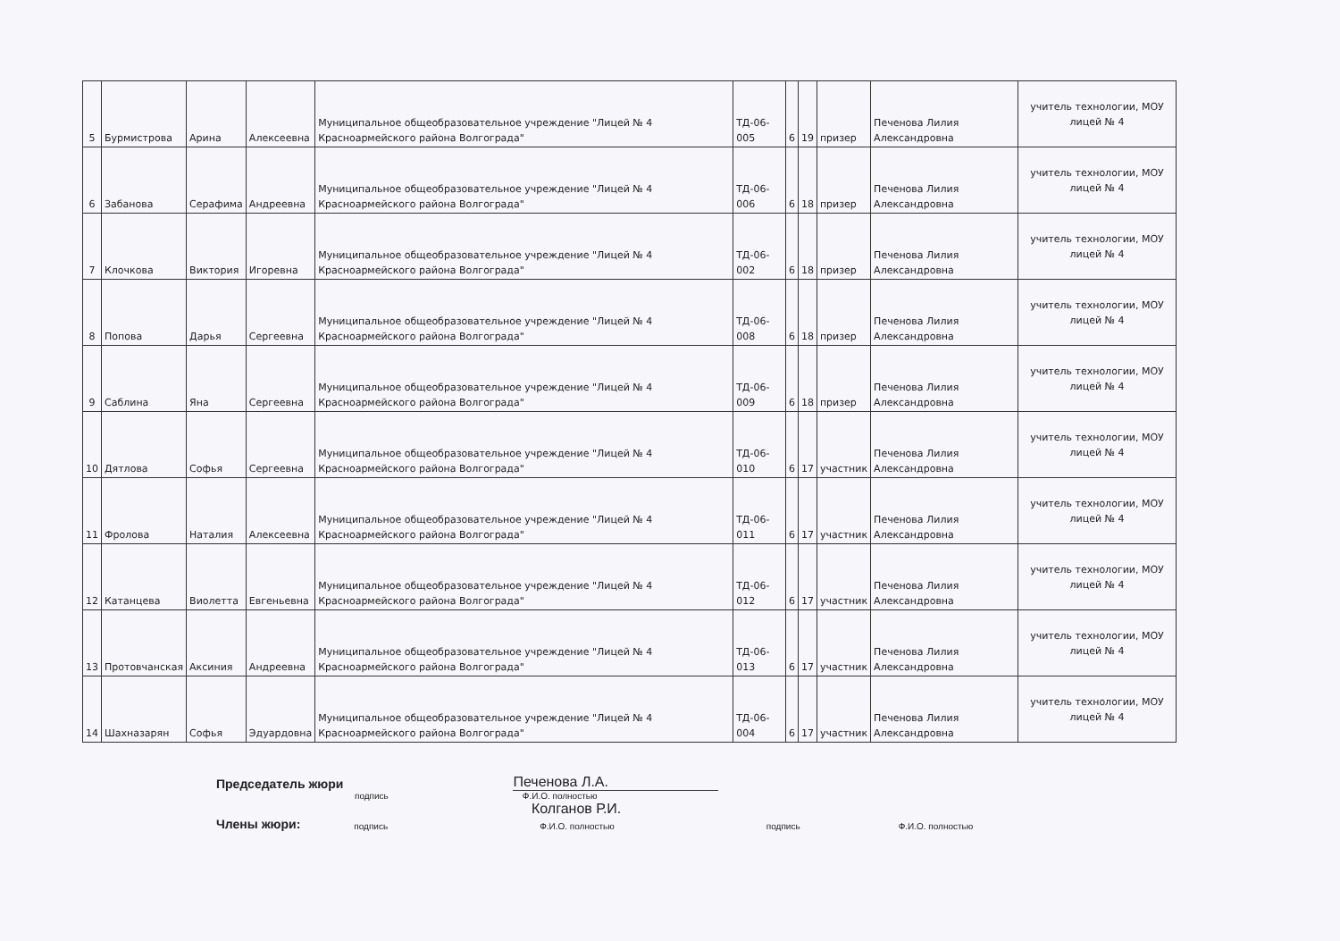| 5 | Бурмистрова | Арина | Алексеевна | Муниципальное общеобразовательное учреждение "Лицей № 4 Красноармейского района Волгограда" | ТД-06-005 | 6 | 19 | призер | Печенова Лилия Александровна | учитель технологии, МОУ лицей № 4 |
| 6 | Забанова | Серафима | Андреевна | Муниципальное общеобразовательное учреждение "Лицей № 4 Красноармейского района Волгограда" | ТД-06-006 | 6 | 18 | призер | Печенова Лилия Александровна | учитель технологии, МОУ лицей № 4 |
| 7 | Клочкова | Виктория | Игоревна | Муниципальное общеобразовательное учреждение "Лицей № 4 Красноармейского района Волгограда" | ТД-06-002 | 6 | 18 | призер | Печенова Лилия Александровна | учитель технологии, МОУ лицей № 4 |
| 8 | Попова | Дарья | Сергеевна | Муниципальное общеобразовательное учреждение "Лицей № 4 Красноармейского района Волгограда" | ТД-06-008 | 6 | 18 | призер | Печенова Лилия Александровна | учитель технологии, МОУ лицей № 4 |
| 9 | Саблина | Яна | Сергеевна | Муниципальное общеобразовательное учреждение "Лицей № 4 Красноармейского района Волгограда" | ТД-06-009 | 6 | 18 | призер | Печенова Лилия Александровна | учитель технологии, МОУ лицей № 4 |
| 10 | Дятлова | Софья | Сергеевна | Муниципальное общеобразовательное учреждение "Лицей № 4 Красноармейского района Волгограда" | ТД-06-010 | 6 | 17 | участник | Печенова Лилия Александровна | учитель технологии, МОУ лицей № 4 |
| 11 | Фролова | Наталия | Алексеевна | Муниципальное общеобразовательное учреждение "Лицей № 4 Красноармейского района Волгограда" | ТД-06-011 | 6 | 17 | участник | Печенова Лилия Александровна | учитель технологии, МОУ лицей № 4 |
| 12 | Катанцева | Виолетта | Евгеньевна | Муниципальное общеобразовательное учреждение "Лицей № 4 Красноармейского района Волгограда" | ТД-06-012 | 6 | 17 | участник | Печенова Лилия Александровна | учитель технологии, МОУ лицей № 4 |
| 13 | Протовчанская | Аксиния | Андреевна | Муниципальное общеобразовательное учреждение "Лицей № 4 Красноармейского района Волгограда" | ТД-06-013 | 6 | 17 | участник | Печенова Лилия Александровна | учитель технологии, МОУ лицей № 4 |
| 14 | Шахназарян | Софья | Эдуардовна | Муниципальное общеобразовательное учреждение "Лицей № 4 Красноармейского района Волгограда" | ТД-06-004 | 6 | 17 | участник | Печенова Лилия Александровна | учитель технологии, МОУ лицей № 4 |
Председатель жюри Печенова Л.А.
подпись Ф.И.О. полностью
Колганов Р.И.
Члены жюри: подпись Ф.И.О. полностью подпись Ф.И.О. полностью